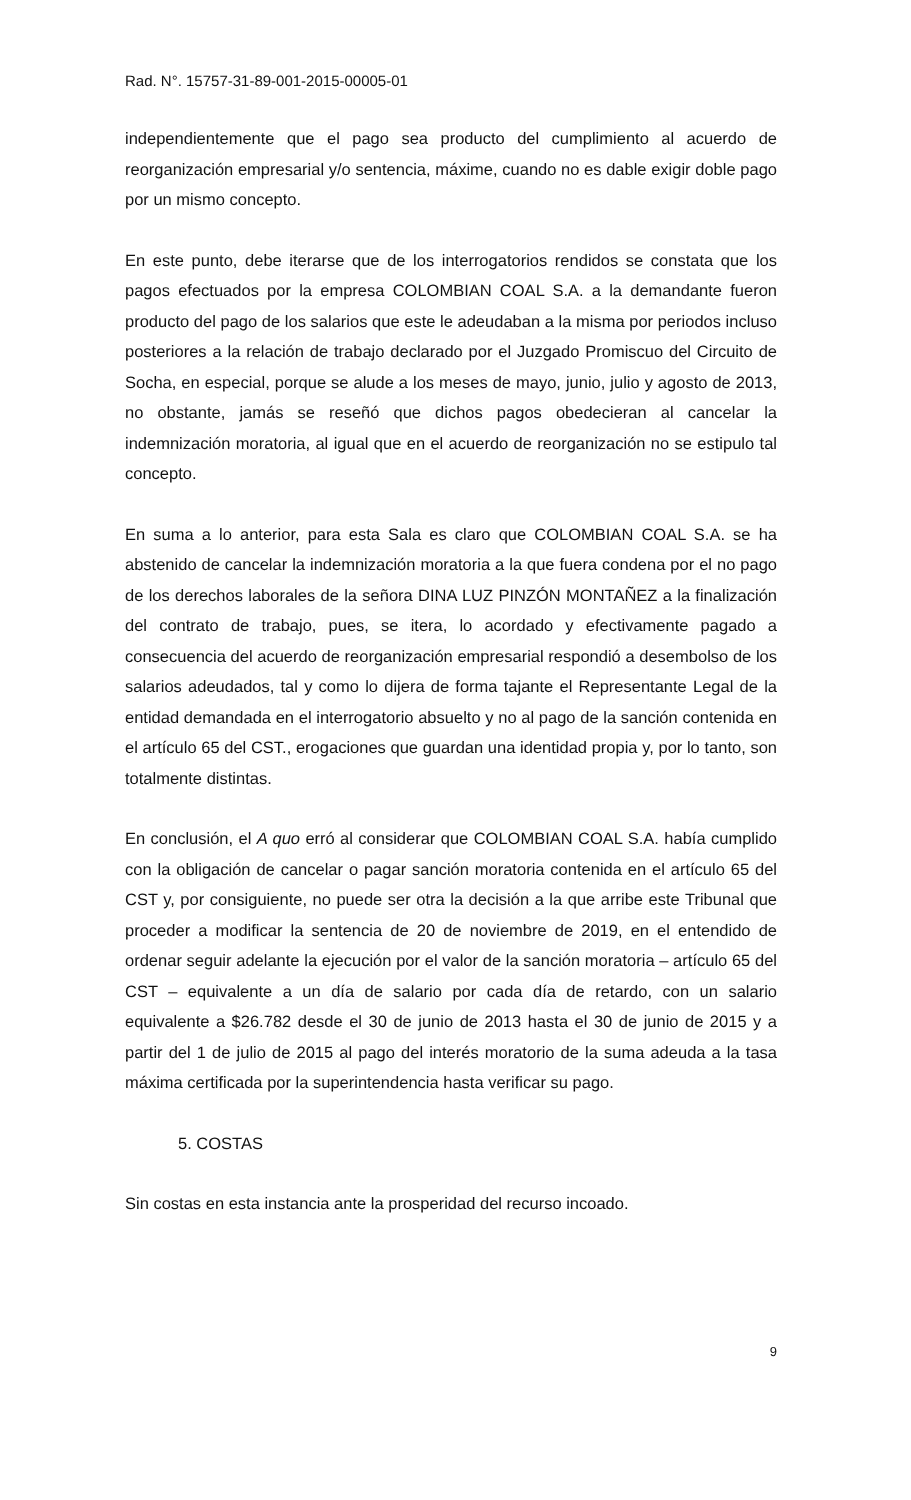Rad. N°. 15757-31-89-001-2015-00005-01
independientemente que el pago sea producto del cumplimiento al acuerdo de reorganización empresarial y/o sentencia, máxime, cuando no es dable exigir doble pago por un mismo concepto.
En este punto, debe iterarse que de los interrogatorios rendidos se constata que los pagos efectuados por la empresa COLOMBIAN COAL S.A. a la demandante fueron producto del pago de los salarios que este le adeudaban a la misma por periodos incluso posteriores a la relación de trabajo declarado por el Juzgado Promiscuo del Circuito de Socha, en especial, porque se alude a los meses de mayo, junio, julio y agosto de 2013, no obstante, jamás se reseñó que dichos pagos obedecieran al cancelar la indemnización moratoria, al igual que en el acuerdo de reorganización no se estipulo tal concepto.
En suma a lo anterior, para esta Sala es claro que COLOMBIAN COAL S.A. se ha abstenido de cancelar la indemnización moratoria a la que fuera condena por el no pago de los derechos laborales de la señora DINA LUZ PINZÓN MONTAÑEZ a la finalización del contrato de trabajo, pues, se itera, lo acordado y efectivamente pagado a consecuencia del acuerdo de reorganización empresarial respondió a desembolso de los salarios adeudados, tal y como lo dijera de forma tajante el Representante Legal de la entidad demandada en el interrogatorio absuelto y no al pago de la sanción contenida en el artículo 65 del CST., erogaciones que guardan una identidad propia y, por lo tanto, son totalmente distintas.
En conclusión, el A quo erró al considerar que COLOMBIAN COAL S.A. había cumplido con la obligación de cancelar o pagar sanción moratoria contenida en el artículo 65 del CST y, por consiguiente, no puede ser otra la decisión a la que arribe este Tribunal que proceder a modificar la sentencia de 20 de noviembre de 2019, en el entendido de ordenar seguir adelante la ejecución por el valor de la sanción moratoria – artículo 65 del CST – equivalente a un día de salario por cada día de retardo, con un salario equivalente a $26.782 desde el 30 de junio de 2013 hasta el 30 de junio de 2015 y a partir del 1 de julio de 2015 al pago del interés moratorio de la suma adeuda a la tasa máxima certificada por la superintendencia hasta verificar su pago.
5. COSTAS
Sin costas en esta instancia ante la prosperidad del recurso incoado.
9